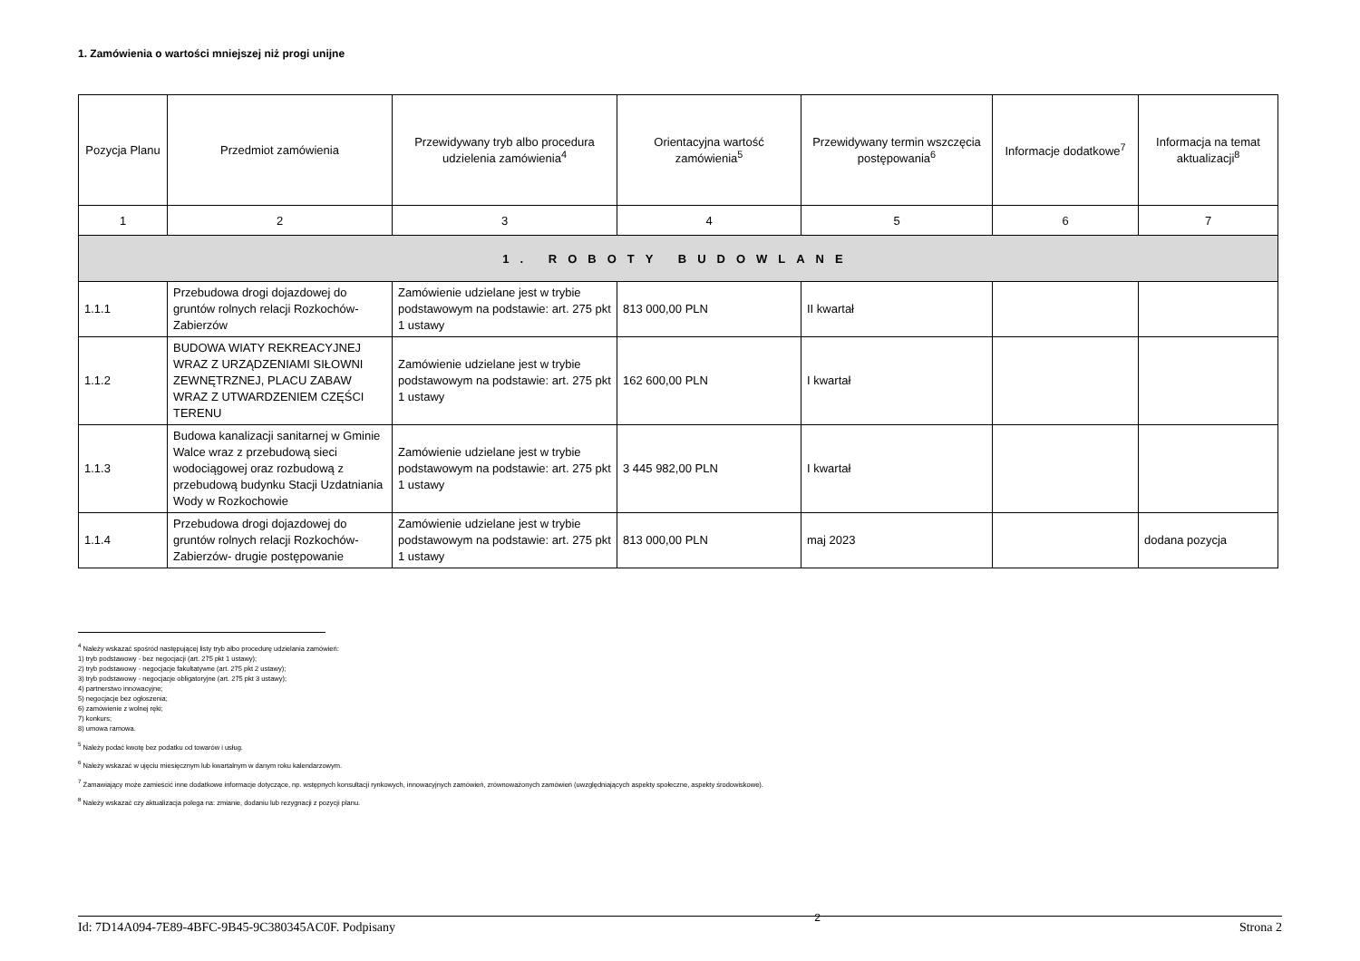1. Zamówienia o wartości mniejszej niż progi unijne
| Pozycja Planu | Przedmiot zamówienia | Przewidywany tryb albo procedura udzielenia zamówienia<sup>4</sup> | Orientacyjna wartość zamówienia<sup>5</sup> | Przewidywany termin wszczęcia postępowania<sup>6</sup> | Informacje dodatkowe<sup>7</sup> | Informacja na temat aktualizacji<sup>8</sup> |
| --- | --- | --- | --- | --- | --- | --- |
| 1 | 2 | 3 | 4 | 5 | 6 | 7 |
| 1. ROBOTY BUDOWLANE | | | | | | |
| 1.1.1 | Przebudowa drogi dojazdowej do gruntów rolnych relacji Rozkochów-Zabierzów | Zamówienie udzielane jest w trybie podstawowym na podstawie: art. 275 pkt 1 ustawy | 813 000,00 PLN | II kwartał | | |
| 1.1.2 | BUDOWA WIATY REKREACYJNEJ WRAZ Z URZĄDZENIAMI SIŁOWNI ZEWNĘTRZNEJ, PLACU ZABAW WRAZ Z UTWARDZENIEM CZĘŚCI TERENU | Zamówienie udzielane jest w trybie podstawowym na podstawie: art. 275 pkt 1 ustawy | 162 600,00 PLN | I kwartał | | |
| 1.1.3 | Budowa kanalizacji sanitarnej w Gminie Walce wraz z przebudową sieci wodociągowej oraz rozbudową z przebudową budynku Stacji Uzdatniania Wody w Rozkochowie | Zamówienie udzielane jest w trybie podstawowym na podstawie: art. 275 pkt 1 ustawy | 3 445 982,00 PLN | I kwartał | | |
| 1.1.4 | Przebudowa drogi dojazdowej do gruntów rolnych relacji Rozkochów-Zabierzów- drugie postępowanie | Zamówienie udzielane jest w trybie podstawowym na podstawie: art. 275 pkt 1 ustawy | 813 000,00 PLN | maj 2023 | | dodana pozycja |
<sup>4</sup> Należy wskazać spośród następującej listy tryb albo procedurę udzielania zamówień:
1) tryb podstawowy - bez negocjacji (art. 275 pkt 1 ustawy);
2) tryb podstawowy - negocjacje fakultatywne (art. 275 pkt 2 ustawy);
3) tryb podstawowy - negocjacje obligatoryjne (art. 275 pkt 3 ustawy);
4) partnerstwo innowacyjne;
5) negocjacje bez ogłoszenia;
6) zamówienie z wolnej ręki;
7) konkurs;
8) umowa ramowa.
<sup>5</sup> Należy podać kwotę bez podatku od towarów i usług.
<sup>6</sup> Należy wskazać w ujęciu miesięcznym lub kwartalnym w danym roku kalendarzowym.
<sup>7</sup> Zamawiający może zamieścić inne dodatkowe informacje dotyczące, np. wstępnych konsultacji rynkowych, innowacyjnych zamówień, zrównoważonych zamówień (uwzględniających aspekty społeczne, aspekty środowiskowe).
<sup>8</sup> Należy wskazać czy aktualizacja polega na: zmianie, dodaniu lub rezygnacji z pozycji planu.
Id: 7D14A094-7E89-4BFC-9B45-9C380345AC0F. Podpisany 2 Strona 2